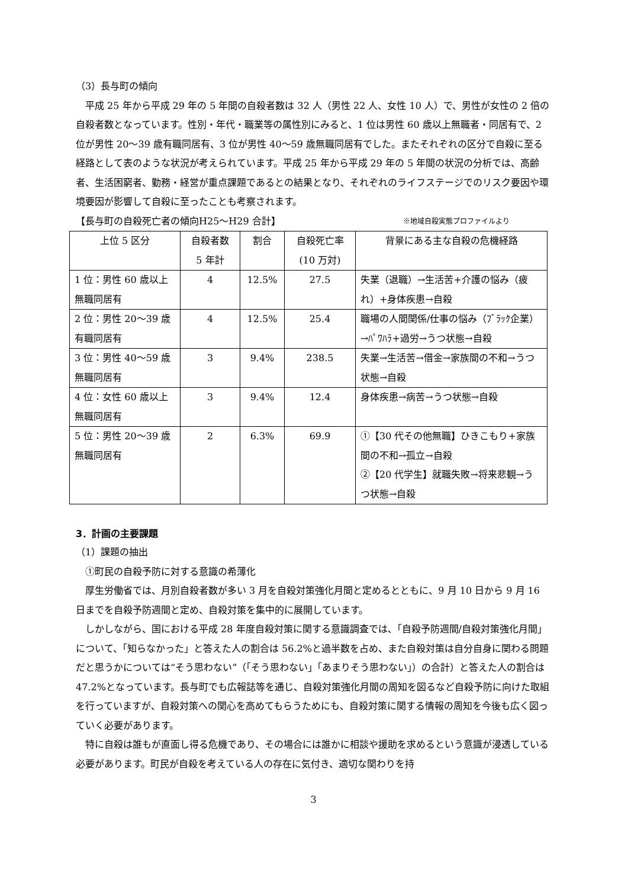（3）長与町の傾向
平成 25 年から平成 29 年の 5 年間の自殺者数は 32 人（男性 22 人、女性 10 人）で、男性が女性の 2 倍の自殺者数となっています。性別・年代・職業等の属性別にみると、1 位は男性 60 歳以上無職者・同居有で、2 位が男性 20～39 歳有職同居有、3 位が男性 40～59 歳無職同居有でした。またそれぞれの区分で自殺に至る経路として表のような状況が考えられています。平成 25 年から平成 29 年の 5 年間の状況の分析では、高齢者、生活困窮者、勤務・経営が重点課題であるとの結果となり、それぞれのライフステージでのリスク要因や環境要因が影響して自殺に至ったことも考察されます。
【長与町の自殺死亡者の傾向H25～H29 合計】 ※地域自殺実態プロファイルより
| 上位 5 区分 | 自殺者数 5 年計 | 割合 | 自殺死亡率 (10 万対) | 背景にある主な自殺の危機経路 |
| 1 位：男性 60 歳以上 無職同居有 | 4 | 12.5% | 27.5 | 失業（退職）→生活苦+介護の悩み（疲れ）+身体疾患→自殺 |
| 2 位：男性 20～39 歳 有職同居有 | 4 | 12.5% | 25.4 | 職場の人間関係/仕事の悩み（ﾌﾞﾗｯｸ企業）→ﾊﾟﾜﾊﾗ+過労→うつ状態→自殺 |
| 3 位：男性 40～59 歳 無職同居有 | 3 | 9.4% | 238.5 | 失業→生活苦→借金→家族間の不和→うつ状態→自殺 |
| 4 位：女性 60 歳以上 無職同居有 | 3 | 9.4% | 12.4 | 身体疾患→病苦→うつ状態→自殺 |
| 5 位：男性 20～39 歳 無職同居有 | 2 | 6.3% | 69.9 | ①【30 代その他無職】ひきこもり+家族間の不和→孤立→自殺 ②【20 代学生】就職失敗→将来悲観→うつ状態→自殺 |
3．計画の主要課題
（1）課題の抽出
①町民の自殺予防に対する意識の希薄化
厚生労働省では、月別自殺者数が多い 3 月を自殺対策強化月間と定めるとともに、9 月 10 日から 9 月 16 日までを自殺予防週間と定め、自殺対策を集中的に展開しています。
しかしながら、国における平成 28 年度自殺対策に関する意識調査では、「自殺予防週間/自殺対策強化月間」について、「知らなかった」と答えた人の割合は 56.2%と過半数を占め、また自殺対策は自分自身に関わる問題だと思うかについては“そう思わない”（「そう思わない」「あまりそう思わない」）の合計）と答えた人の割合は 47.2%となっています。長与町でも広報誌等を通じ、自殺対策強化月間の周知を図るなど自殺予防に向けた取組を行っていますが、自殺対策への関心を高めてもらうためにも、自殺対策に関する情報の周知を今後も広く図っていく必要があります。
特に自殺は誰もが直面し得る危機であり、その場合には誰かに相談や援助を求めるという意識が浸透している必要があります。町民が自殺を考えている人の存在に気付き、適切な関わりを持
3